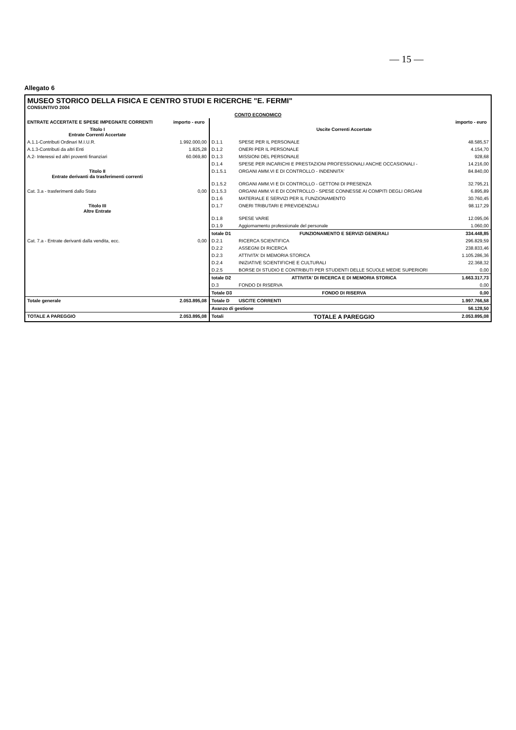— 15 —
Allegato 6
| MUSEO STORICO DELLA FISICA E CENTRO STUDI E RICERCHE "E. FERMI" CONSUNTIVO 2004 | | | | |
| CONTO ECONOMICO | | | | |
| ENTRATE ACCERTATE E SPESE IMPEGNATE CORRENTI | importo - euro | | | importo - euro |
| Titolo I Entrate Correnti Accertate | | | Uscite Correnti Accertate | |
| A.1.1-Contributi Ordinari M.I.U.R. | 1.992.000,00 | D.1.1 | SPESE PER IL PERSONALE | 48.585,57 |
| A.1.3-Contributi da altri Enti | 1.825,28 | D.1.2 | ONERI PER IL PERSONALE | 4.154,70 |
| A.2- Interessi ed altri proventi finanziari | 60.069,80 | D.1.3 | MISSIONI DEL PERSONALE | 928,68 |
| | | D.1.4 | SPESE PER INCARICHI E PRESTAZIONI PROFESSIONALI ANCHE OCCASIONALI - | 14.216,00 |
| Titolo II Entrate derivanti da trasferimenti correnti | | D.1.5.1 | ORGANI AMM.VI E DI CONTROLLO - INDENNITA' | 84.840,00 |
| | | D.1.5.2 | ORGANI AMM.VI E DI CONTROLLO - GETTONI DI PRESENZA | 32.795,21 |
| Cat. 3.a - trasferimenti dallo Stato | 0,00 | D.1.5.3 | ORGANI AMM.VI E DI CONTROLLO - SPESE CONNESSE AI COMPITI DEGLI ORGANI | 6.895,89 |
| | | D.1.6 | MATERIALE E SERVIZI PER IL FUNZIONAMENTO | 30.760,45 |
| Titolo III Altre Entrate | | D.1.7 | ONERI TRIBUTARI E PREVIDENZIALI | 98.117,29 |
| | | D.1.8 | SPESE VARIE | 12.095,06 |
| | | D.1.9 | Aggiornamento professionale del personale | 1.060,00 |
| | | totale D1 | FUNZIONAMENTO E SERVIZI GENERALI | 334.448,85 |
| Cat. 7.a - Entrate derivanti dalla vendita, ecc. | 0,00 | D.2.1 | RICERCA SCIENTIFICA | 296.829,59 |
| | | D.2.2 | ASSEGNI DI RICERCA | 238.833,46 |
| | | D.2.3 | ATTIVITA' DI MEMORIA STORICA | 1.105.286,36 |
| | | D.2.4 | INIZIATIVE SCIENTIFICHE E CULTURALI | 22.368,32 |
| | | D.2.5 | BORSE DI STUDIO E CONTRIBUTI PER STUDENTI DELLE SCUOLE MEDIE SUPERIORI | 0,00 |
| | | totale D2 | ATTIVITA' DI RICERCA E DI MEMORIA STORICA | 1.663.317,73 |
| | | D.3 | FONDO DI RISERVA | 0,00 |
| | | Totale D3 | FONDO DI RISERVA | 0,00 |
| Totale generale | 2.053.895,08 | Totale D | USCITE CORRENTI | 1.997.766,58 |
| | | Avanzo di gestione | | 56.128,50 |
| TOTALE A PAREGGIO | 2.053.895,08 | Totali | TOTALE A PAREGGIO | 2.053.895,08 |